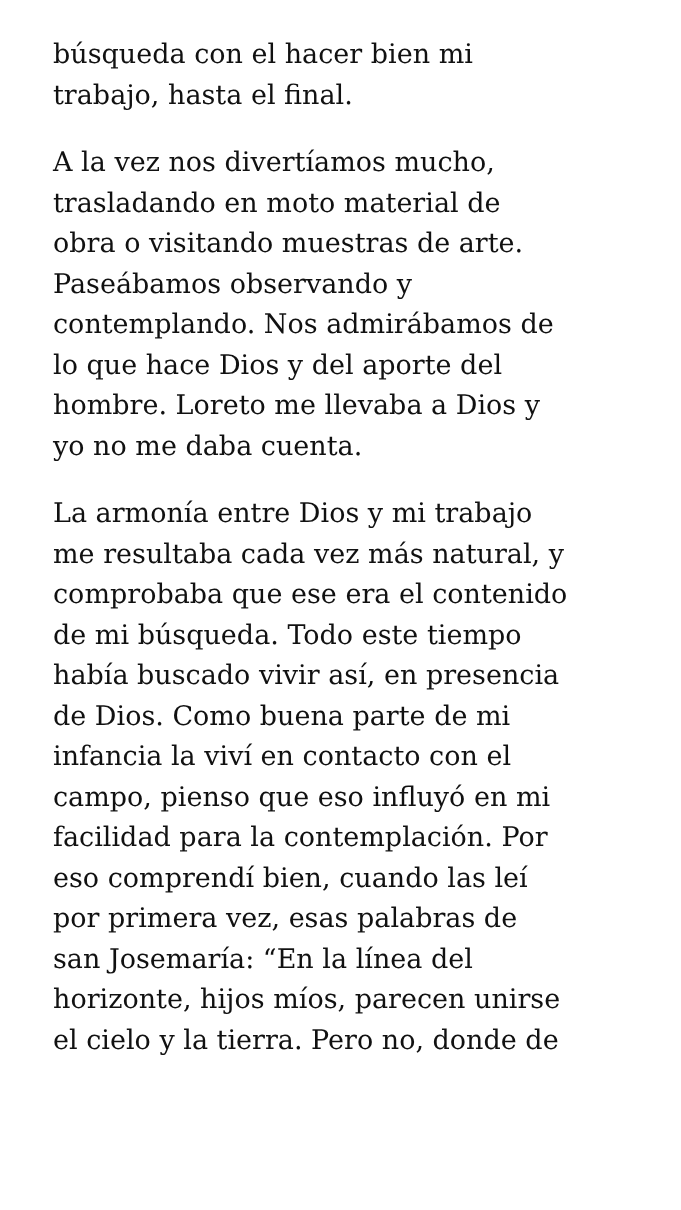búsqueda con el hacer bien mi
trabajo, hasta el final.
A la vez nos divertíamos mucho,
trasladando en moto material de
obra o visitando muestras de arte.
Paseábamos observando y
contemplando. Nos admirábamos de
lo que hace Dios y del aporte del
hombre. Loreto me llevaba a Dios y
yo no me daba cuenta.
La armonía entre Dios y mi trabajo
me resultaba cada vez más natural, y
comprobaba que ese era el contenido
de mi búsqueda. Todo este tiempo
había buscado vivir así, en presencia
de Dios. Como buena parte de mi
infancia la viví en contacto con el
campo, pienso que eso influyó en mi
facilidad para la contemplación. Por
eso comprendí bien, cuando las leí
por primera vez, esas palabras de
san Josemaría: “En la línea del
horizonte, hijos míos, parecen unirse
el cielo y la tierra. Pero no, donde de